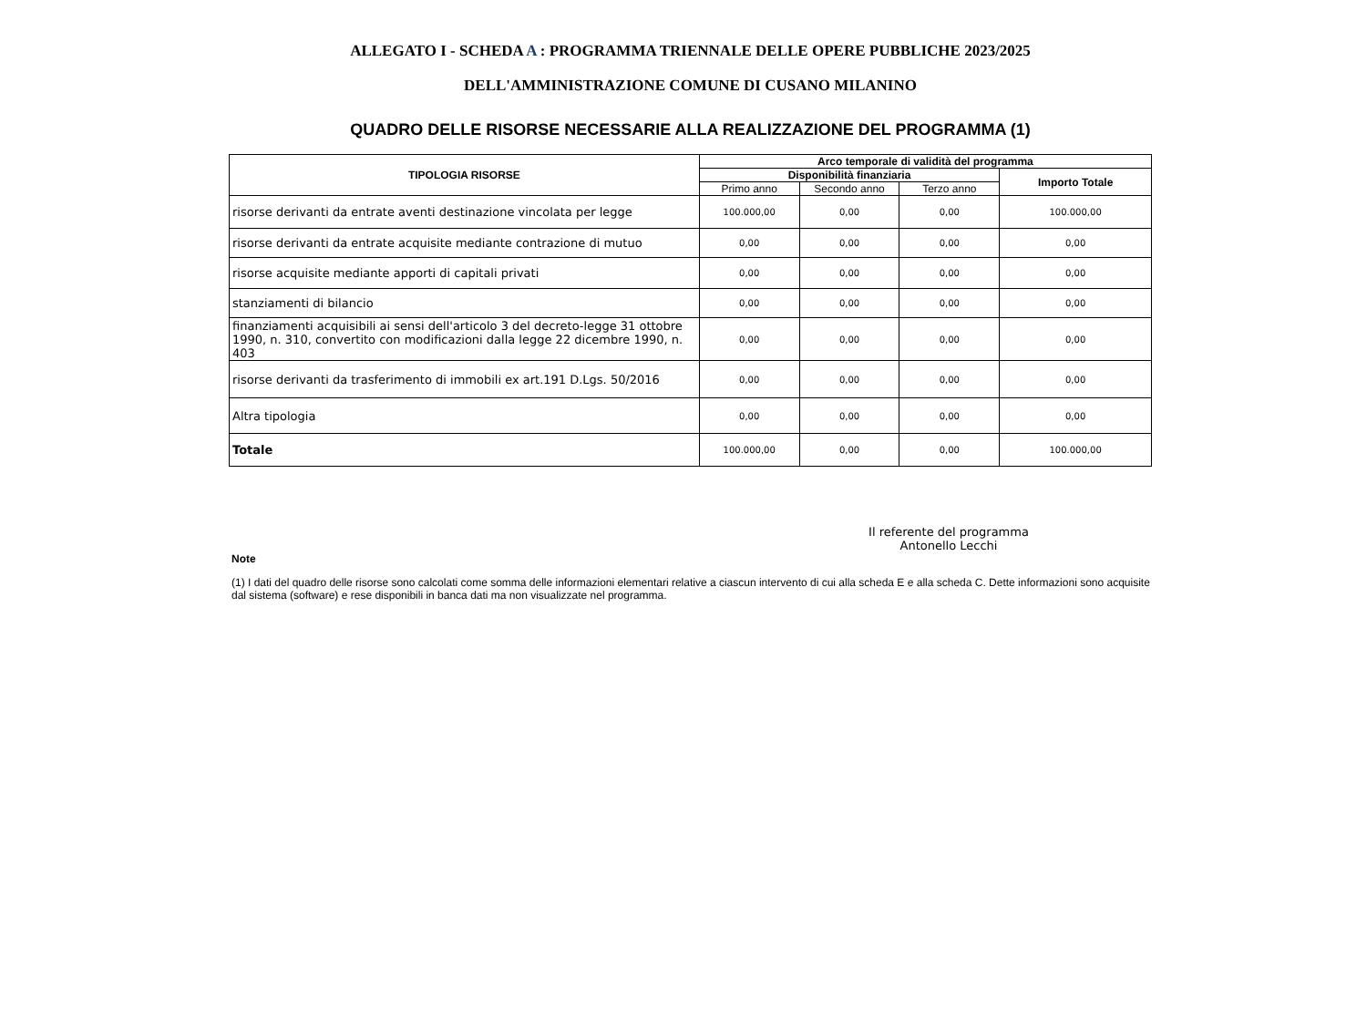ALLEGATO I - SCHEDA A : PROGRAMMA TRIENNALE DELLE OPERE PUBBLICHE 2023/2025
DELL'AMMINISTRAZIONE COMUNE DI CUSANO MILANINO
QUADRO DELLE RISORSE NECESSARIE ALLA REALIZZAZIONE DEL PROGRAMMA (1)
| TIPOLOGIA RISORSE | Arco temporale di validità del programma | | | |
| --- | --- | --- | --- | --- |
| | Disponibilità finanziaria | | | Importo Totale |
| | Primo anno | Secondo anno | Terzo anno | |
| risorse derivanti da entrate aventi destinazione vincolata per legge | 100.000,00 | 0,00 | 0,00 | 100.000,00 |
| risorse derivanti da entrate acquisite mediante contrazione di mutuo | 0,00 | 0,00 | 0,00 | 0,00 |
| risorse acquisite mediante apporti di capitali privati | 0,00 | 0,00 | 0,00 | 0,00 |
| stanziamenti di bilancio | 0,00 | 0,00 | 0,00 | 0,00 |
| finanziamenti acquisibili ai sensi dell'articolo 3 del decreto-legge 31 ottobre 1990, n. 310, convertito con modificazioni dalla legge 22 dicembre 1990, n. 403 | 0,00 | 0,00 | 0,00 | 0,00 |
| risorse derivanti da trasferimento di immobili ex art.191 D.Lgs. 50/2016 | 0,00 | 0,00 | 0,00 | 0,00 |
| Altra tipologia | 0,00 | 0,00 | 0,00 | 0,00 |
| Totale | 100.000,00 | 0,00 | 0,00 | 100.000,00 |
Il referente del programma
Antonello Lecchi
Note
(1) I dati del quadro delle risorse sono calcolati come somma delle informazioni elementari relative a ciascun intervento di cui alla scheda E e alla scheda C. Dette informazioni sono acquisite dal sistema (software) e rese disponibili in banca dati ma non visualizzate nel programma.